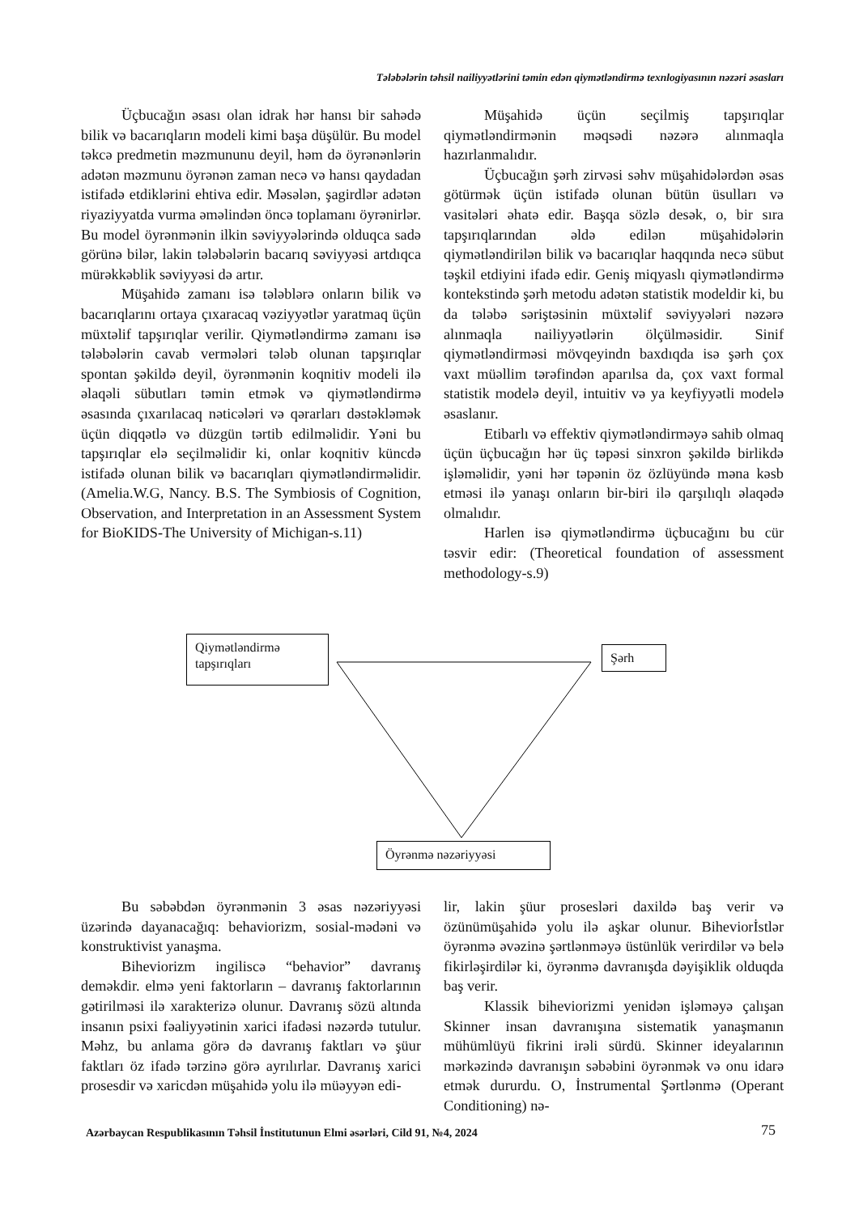Tələbələrin təhsil nailiyyətlərini təmin edən qiymətləndirmə texnlogiyasının nəzəri əsasları
Üçbucağın əsası olan idrak hər hansı bir sahədə bilik və bacarıqların modeli kimi başa düşülür. Bu model təkcə predmetin məzmununu deyil, həm də öyrənənlərin adətən məzmunu öyrənən zaman necə və hansı qaydadan istifadə etdiklərini ehtiva edir. Məsələn, şagirdlər adətən riyaziyyatda vurma əməlindən öncə toplamanı öyrənirlər. Bu model öyrənmənin ilkin səviyyələrində olduqca sadə görünə bilər, lakin tələbələrin bacarıq səviyyəsi artdıqca mürəkkəblik səviyyəsi də artır.
Müşahidə zamanı isə tələblərə onların bilik və bacarıqlarını ortaya çıxaracaq vəziyyətlər yaratmaq üçün müxtəlif tapşırıqlar verilir. Qiymətləndirmə zamanı isə tələbələrin cavab vermələri tələb olunan tapşırıqlar spontan şəkildə deyil, öyrənmənin koqnitiv modeli ilə əlaqəli sübutları təmin etmək və qiymətləndirmə əsasında çıxarılacaq nəticələri və qərarları dəstəkləmək üçün diqqətlə və düzgün tərtib edilməlidir. Yəni bu tapşırıqlar elə seçilməlidir ki, onlar koqnitiv küncdə istifadə olunan bilik və bacarıqları qiymətləndirməlidir. (Amelia.W.G, Nancy. B.S. The Symbiosis of Cognition, Observation, and Interpretation in an Assessment System for BioKIDS-The University of Michigan-s.11)
Müşahidə üçün seçilmiş tapşırıqlar qiymətləndirmənin məqsədi nəzərə alınmaqla hazırlanmalıdır.
Üçbucağın şərh zirvəsi səhv müşahidələrdən əsas götürmək üçün istifadə olunan bütün üsulları və vasitələri əhatə edir. Başqa sözlə desək, o, bir sıra tapşırıqlarından əldə edilən müşahidələrin qiymətləndirilən bilik və bacarıqlar haqqında necə sübut təşkil etdiyini ifadə edir. Geniş miqyaslı qiymətləndirmə kontekstində şərh metodu adətən statistik modeldir ki, bu da tələbə səriştəsinin müxtəlif səviyyələri nəzərə alınmaqla nailiyyətlərin ölçülməsidir. Sinif qiymətləndirməsi mövqeyindn baxdıqda isə şərh çox vaxt müəllim tərəfindən aparılsa da, çox vaxt formal statistik modelə deyil, intuitiv və ya keyfiyyətli modelə əsaslanır.
Etibarlı və effektiv qiymətləndirməyə sahib olmaq üçün üçbucağın hər üç təpəsi sinxron şəkildə birlikdə işləməlidir, yəni hər təpənin öz özlüyündə məna kəsb etməsi ilə yanaşı onların bir-biri ilə qarşılıqlı əlaqədə olmalıdır.
Harlen isə qiymətləndirmə üçbucağını bu cür təsvir edir: (Theoretical foundation of assessment methodology-s.9)
Qiymətləndirmə tapşırıqları
Şərh
Öyrənmə nəzəriyyəsi
Bu səbəbdən öyrənmənin 3 əsas nəzəriyyəsi üzərində dayanacağıq: behaviorizm, sosial-mədəni və konstruktivist yanaşma.
Biheviorizm ingiliscə “behavior” davranış deməkdir. elmə yeni faktorların – davranış faktorlarının gətirilməsi ilə xarakterizə olunur. Davranış sözü altında insanın psixi fəaliyyətinin xarici ifadəsi nəzərdə tutulur. Məhz, bu anlama görə də davranış faktları və şüur faktları öz ifadə tərzinə görə ayrılırlar. Davranış xarici prosesdir və xaricdən müşahidə yolu ilə müəyyən edi-
lir, lakin şüur prosesləri daxildə baş verir və özünümüşahidə yolu ilə aşkar olunur. Biheviorİstlər öyrənmə əvəzinə şərtlənməyə üstünlük verirdilər və belə fikirləşirdilər ki, öyrənmə davranışda dəyişiklik olduqda baş verir.
Klassik biheviorizmi yenidən işləməyə çalışan Skinner insan davranışına sistematik yanaşmanın mühümlüyü fikrini irəli sürdü. Skinner ideyalarının mərkəzində davranışın səbəbini öyrənmək və onu idarə etmək dururdu. O, İnstrumental Şərtlənmə (Operant Conditioning) nə-
Azərbaycan Respublikasının Təhsil İnstitutunun Elmi əsərləri, Cild 91, №4, 2024
75